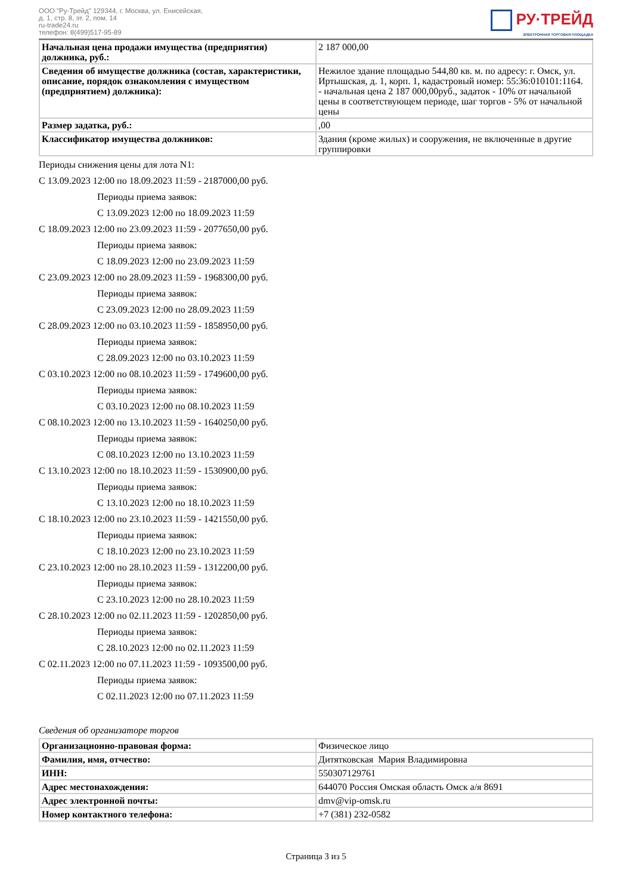ООО "Ру-Трейд" 129344, г. Москва, ул. Енисейская,
д. 1, стр. 8, эт. 2, пом. 14
ru-trade24.ru
телефон: 8(499)517-95-89
РУ·ТРЕЙД
ЭЛЕКТРОННАЯ ТОРГОВАЯ ПЛОЩАДКА
| Начальная цена продажи имущества (предприятия) должника, руб.: | 2 187 000,00 |
| Сведения об имуществе должника (состав, характеристики, описание, порядок ознакомления с имуществом (предприятием) должника): | Нежилое здание площадью 544,80 кв. м. по адресу: г. Омск, ул. Иртышская, д. 1, корп. 1, кадастровый номер: 55:36:010101:1164. - начальная цена 2 187 000,00руб., задаток - 10% от начальной цены в соответствующем периоде, шаг торгов - 5% от начальной цены |
| Размер задатка, руб.: | ,00 |
| Классификатор имущества должников: | Здания (кроме жилых) и сооружения, не включенные в другие группировки |
Периоды снижения цены для лота N1:
С 13.09.2023 12:00 по 18.09.2023 11:59 - 2187000,00 руб.
Периоды приема заявок:
С 13.09.2023 12:00 по 18.09.2023 11:59
С 18.09.2023 12:00 по 23.09.2023 11:59 - 2077650,00 руб.
Периоды приема заявок:
С 18.09.2023 12:00 по 23.09.2023 11:59
С 23.09.2023 12:00 по 28.09.2023 11:59 - 1968300,00 руб.
Периоды приема заявок:
С 23.09.2023 12:00 по 28.09.2023 11:59
С 28.09.2023 12:00 по 03.10.2023 11:59 - 1858950,00 руб.
Периоды приема заявок:
С 28.09.2023 12:00 по 03.10.2023 11:59
С 03.10.2023 12:00 по 08.10.2023 11:59 - 1749600,00 руб.
Периоды приема заявок:
С 03.10.2023 12:00 по 08.10.2023 11:59
С 08.10.2023 12:00 по 13.10.2023 11:59 - 1640250,00 руб.
Периоды приема заявок:
С 08.10.2023 12:00 по 13.10.2023 11:59
С 13.10.2023 12:00 по 18.10.2023 11:59 - 1530900,00 руб.
Периоды приема заявок:
С 13.10.2023 12:00 по 18.10.2023 11:59
С 18.10.2023 12:00 по 23.10.2023 11:59 - 1421550,00 руб.
Периоды приема заявок:
С 18.10.2023 12:00 по 23.10.2023 11:59
С 23.10.2023 12:00 по 28.10.2023 11:59 - 1312200,00 руб.
Периоды приема заявок:
С 23.10.2023 12:00 по 28.10.2023 11:59
С 28.10.2023 12:00 по 02.11.2023 11:59 - 1202850,00 руб.
Периоды приема заявок:
С 28.10.2023 12:00 по 02.11.2023 11:59
С 02.11.2023 12:00 по 07.11.2023 11:59 - 1093500,00 руб.
Периоды приема заявок:
С 02.11.2023 12:00 по 07.11.2023 11:59
Сведения об организаторе торгов
| Организационно-правовая форма: | Физическое лицо |
| Фамилия, имя, отчество: | Дитятковская Мария Владимировна |
| ИНН: | 550307129761 |
| Адрес местонахождения: | 644070 Россия Омская область Омск а/я 8691 |
| Адрес электронной почты: | dmv@vip-omsk.ru |
| Номер контактного телефона: | +7 (381) 232-0582 |
Страница 3 из 5